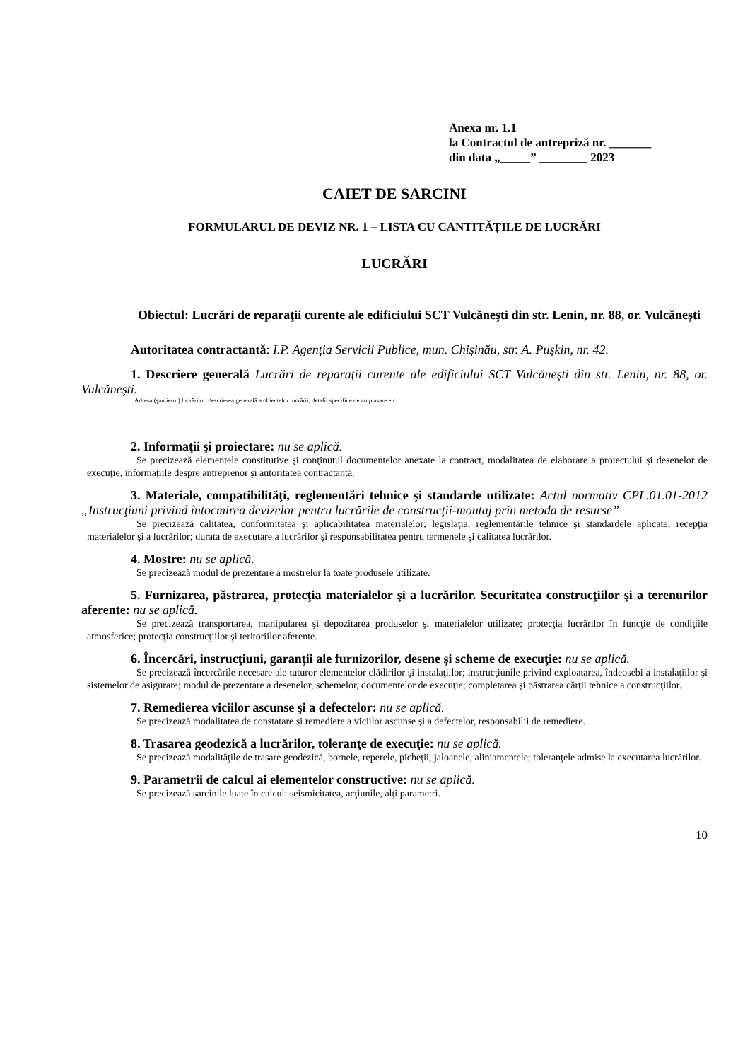Anexa nr. 1.1
la Contractul de antrepriză nr. _______
din data „_____” ________ 2023
CAIET DE SARCINI
FORMULARUL DE DEVIZ NR. 1 – LISTA CU CANTITĂȚILE DE LUCRĂRI
LUCRĂRI
Obiectul: Lucrări de reparaţii curente ale edificiului SCT Vulcăneşti din str. Lenin, nr. 88, or. Vulcăneşti
Autoritatea contractantă: I.P. Agenţia Servicii Publice, mun. Chişinău, str. A. Puşkin, nr. 42.
1. Descriere generală Lucrări de reparaţii curente ale edificiului SCT Vulcăneşti din str. Lenin, nr. 88, or. Vulcăneşti.
Adresa (şantierul) lucrărilor, descrierea generală a obiectelor lucrării, detalii specifice de amplasare etc.
2. Informaţii şi proiectare: nu se aplică.
Se precizează elementele constitutive şi conţinutul documentelor anexate la contract, modalitatea de elaborare a proiectului şi desenelor de execuţie, informaţiile despre antreprenor şi autoritatea contractantă.
3. Materiale, compatibilităţi, reglementări tehnice şi standarde utilizate: Actul normativ CPL.01.01-2012 „Instrucţiuni privind întocmirea devizelor pentru lucrările de construcţii-montaj prin metoda de resurse”
Se precizează calitatea, conformitatea şi aplicabilitatea materialelor; legislaţia, reglementările tehnice şi standardele aplicate; recepţia materialelor şi a lucrărilor; durata de executare a lucrărilor şi responsabilitatea pentru termenele şi calitatea lucrărilor.
4. Mostre: nu se aplică.
Se precizează modul de prezentare a mostrelor la toate produsele utilizate.
5. Furnizarea, păstrarea, protecţia materialelor şi a lucrărilor. Securitatea construcţiilor şi a terenurilor aferente: nu se aplică.
Se precizează transportarea, manipularea şi depozitarea produselor şi materialelor utilizate; protecţia lucrărilor în funcţie de condiţiile atmosferice; protecţia construcţiilor şi teritoriilor aferente.
6. Încercări, instrucţiuni, garanţii ale furnizorilor, desene şi scheme de execuţie: nu se aplică.
Se precizează încercările necesare ale tuturor elementelor clădirilor şi instalaţiilor; instrucţiunile privind exploatarea, îndeosebi a instalaţiilor şi sistemelor de asigurare; modul de prezentare a desenelor, schemelor, documentelor de execuţie; completarea şi păstrarea cărţii tehnice a construcţiilor.
7. Remedierea viciilor ascunse şi a defectelor: nu se aplică.
Se precizează modalitatea de constatare şi remediere a viciilor ascunse şi a defectelor, responsabilii de remediere.
8. Trasarea geodezică a lucrărilor, toleranţe de execuţie: nu se aplică.
Se precizează modalităţile de trasare geodezică, bornele, reperele, picheţii, jaloanele, aliniamentele; toleranţele admise la executarea lucrărilor.
9. Parametrii de calcul ai elementelor constructive: nu se aplică.
Se precizează sarcinile luate în calcul: seismicitatea, acţiunile, alţi parametri.
10